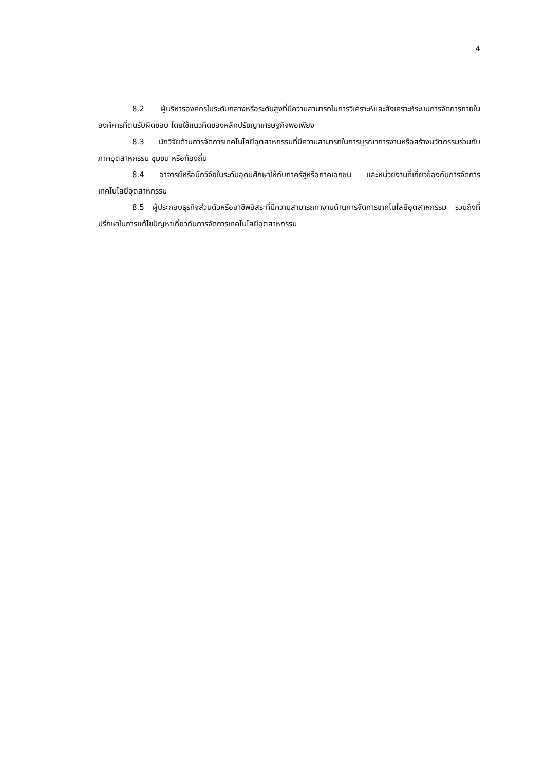4
8.2 ผู้บริหารองค์กรในระดับกลางหรือระดับสูงที่มีความสามารถในการวิเคราะห์และสังเคราะห์ระบบการจัดการภายในองค์การที่ตนรับผิดชอบ โดยใช้แนวคิดของหลักปรัชญาเศรษฐกิจพอเพียง
8.3 นักวิจัยด้านการจัดการเทคโนโลยีอุตสาหกรรมที่มีความสามารถในการบูรณาการงานหรือสร้างนวัตกรรมร่วมกับภาคอุตสาหกรรม ชุมชน หรือท้องถิ่น
8.4 อาจารย์หรือนักวิจัยในระดับอุดมศึกษาให้กับภาครัฐหรือภาคเอกชน และหน่วยงานที่เกี่ยวข้องกับการจัดการเทคโนโลยีอุตสาหกรรม
8.5 ผู้ประกอบธุรกิจส่วนตัวหรืออาชีพอิสระที่มีความสามารถทำงานด้านการจัดการเทคโนโลยีอุตสาหกรรม รวมถึงที่ปรึกษาในการแก้ไขปัญหาเกี่ยวกับการจัดการเทคโนโลยีอุตสาหกรรม